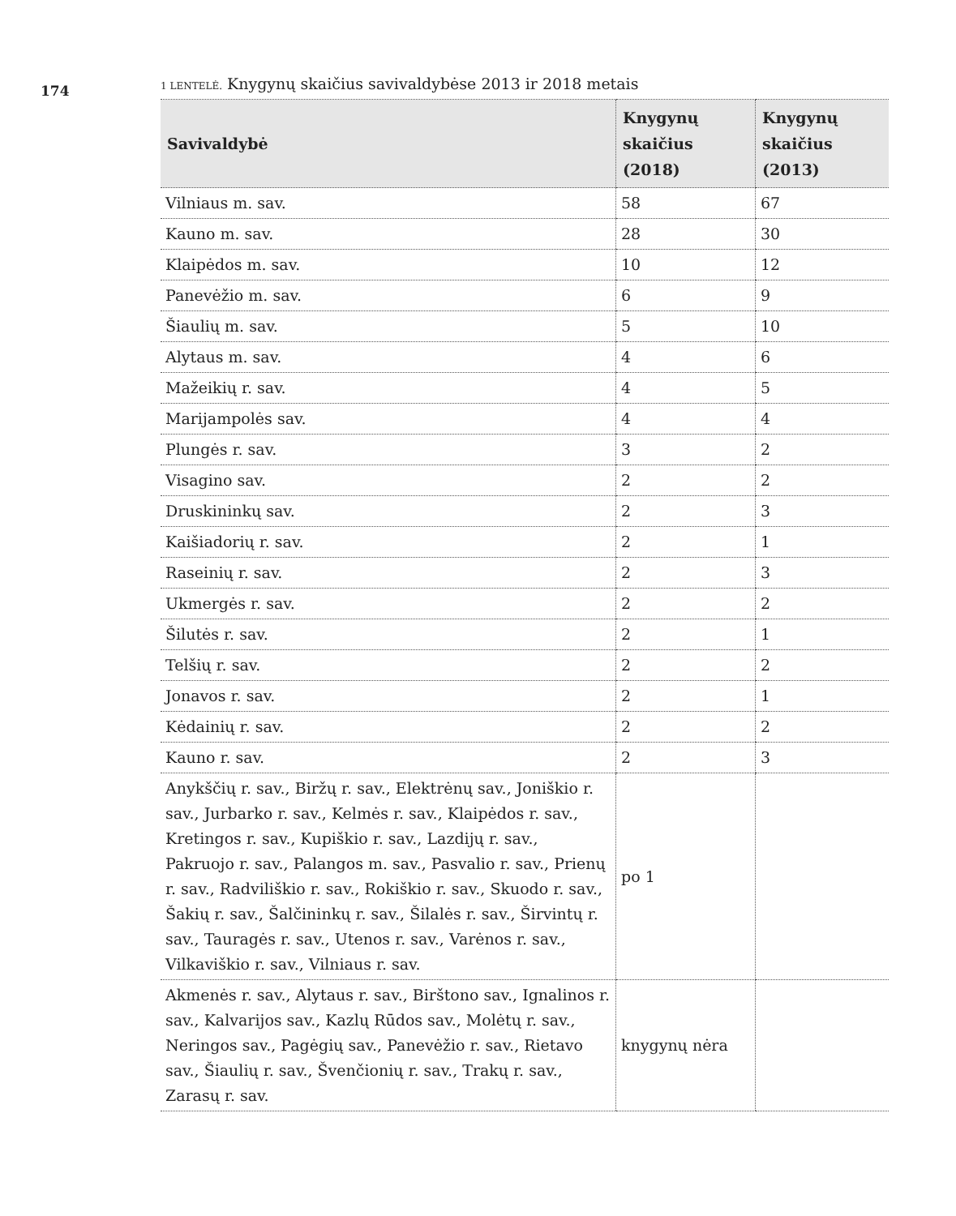174
1 LENTELĖ. Knygynų skaičius savivaldybėse 2013 ir 2018 metais
| Savivaldybė | Knygynų skaičius (2018) | Knygynų skaičius (2013) |
| --- | --- | --- |
| Vilniaus m. sav. | 58 | 67 |
| Kauno m. sav. | 28 | 30 |
| Klaipėdos m. sav. | 10 | 12 |
| Panevėžio m. sav. | 6 | 9 |
| Šiaulių m. sav. | 5 | 10 |
| Alytaus m. sav. | 4 | 6 |
| Mažeikių r. sav. | 4 | 5 |
| Marijampolės sav. | 4 | 4 |
| Plungės r. sav. | 3 | 2 |
| Visagino sav. | 2 | 2 |
| Druskininkų sav. | 2 | 3 |
| Kaišiadorių r. sav. | 2 | 1 |
| Raseinių r. sav. | 2 | 3 |
| Ukmergės r. sav. | 2 | 2 |
| Šilutės r. sav. | 2 | 1 |
| Telšių r. sav. | 2 | 2 |
| Jonavos r. sav. | 2 | 1 |
| Kėdainių r. sav. | 2 | 2 |
| Kauno r. sav. | 2 | 3 |
| Anykščių r. sav., Biržų r. sav., Elektrėnų sav., Joniškio r. sav., Jurbarko r. sav., Kelmės r. sav., Klaipėdos r. sav., Kretingos r. sav., Kupiškio r. sav., Lazdijų r. sav., Pakruojo r. sav., Palangos m. sav., Pasvalio r. sav., Prienų r. sav., Radviliškio r. sav., Rokiškio r. sav., Skuodo r. sav., Šakių r. sav., Šalčininkų r. sav., Šilalės r. sav., Širvintų r. sav., Tauragės r. sav., Utenos r. sav., Varėnos r. sav., Vilkaviškio r. sav., Vilniaus r. sav. | po 1 | |
| Akmenės r. sav., Alytaus r. sav., Birštono sav., Ignalinos r. sav., Kalvarijos sav., Kazlų Rūdos sav., Molėtų r. sav., Neringos sav., Pagėgių sav., Panevėžio r. sav., Rietavo sav., Šiaulių r. sav., Švenčionių r. sav., Trakų r. sav., Zarasų r. sav. | knygynų nėra | |